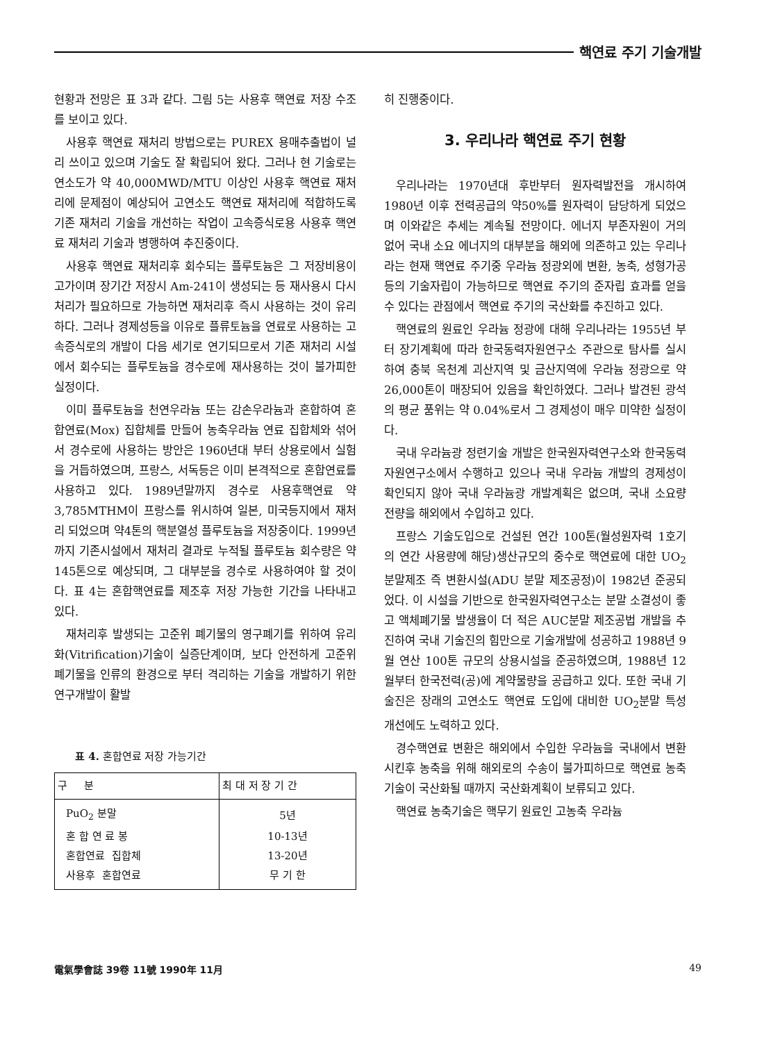핵연료 주기 기술개발
현황과 전망은 표 3과 같다. 그림 5는 사용후 핵연료 저장 수조를 보이고 있다.
사용후 핵연료 재처리 방법으로는 PUREX 용매추출법이 널리 쓰이고 있으며 기술도 잘 확립되어 왔다. 그러나 현 기술로는 연소도가 약 40,000MWD/MTU 이상인 사용후 핵연료 재처리에 문제점이 예상되어 고연소도 핵연료 재처리에 적합하도록 기존 재처리 기술을 개선하는 작업이 고속증식로용 사용후 핵연료 재처리 기술과 병행하여 추진중이다.
사용후 핵연료 재처리후 회수되는 플루토늄은 그 저장비용이 고가이며 장기간 저장시 Am-241이 생성되는 등 재사용시 다시 처리가 필요하므로 가능하면 재처리후 즉시 사용하는 것이 유리하다. 그러나 경제성등을 이유로 플류토늄을 연료로 사용하는 고속증식로의 개발이 다음 세기로 연기되므로서 기존 재처리 시설에서 회수되는 플루토늄을 경수로에 재사용하는 것이 불가피한 실정이다.
이미 플루토늄을 천연우라늄 또는 감손우라늄과 혼합하여 혼합연료(Mox) 집합체를 만들어 농축우라늄 연료 집합체와 섞어서 경수로에 사용하는 방안은 1960년대 부터 상용로에서 실험을 거듭하였으며, 프랑스, 서독등은 이미 본격적으로 혼합연료를 사용하고 있다. 1989년말까지 경수로 사용후핵연료 약 3,785MTHM이 프랑스를 위시하여 일본, 미국등지에서 재처리 되었으며 약4톤의 핵분열성 플루토늄을 저장중이다. 1999년 까지 기존시설에서 재처리 결과로 누적될 플루토늄 회수량은 약 145톤으로 예상되며, 그 대부분을 경수로 사용하여야 할 것이다. 표 4는 혼합핵연료를 제조후 저장 가능한 기간을 나타내고 있다.
재처리후 발생되는 고준위 폐기물의 영구폐기를 위하여 유리화(Vitrification)기술이 실증단계이며, 보다 안전하게 고준위 폐기물을 인류의 환경으로 부터 격리하는 기술을 개발하기 위한 연구개발이 활발
표 4. 혼합연료 저장 가능기간
| 구 분 | 최 대 저 장 기 간 |
| --- | --- |
| PuO<sub>2</sub> 분말 | 5년 |
| 혼 합 연 료 봉 | 10-13년 |
| 혼합연료 집합체 | 13-20년 |
| 사용후 혼합연료 | 무 기 한 |
히 진행중이다.
3. 우리나라 핵연료 주기 현황
우리나라는 1970년대 후반부터 원자력발전을 개시하여 1980년 이후 전력공급의 약50%를 원자력이 담당하게 되었으며 이와같은 추세는 계속될 전망이다. 에너지 부존자원이 거의 없어 국내 소요 에너지의 대부분을 해외에 의존하고 있는 우리나라는 현재 핵연료 주기중 우라늄 정광외에 변환, 농축, 성형가공 등의 기술자립이 가능하므로 핵연료 주기의 준자립 효과를 얻을 수 있다는 관점에서 핵연료 주기의 국산화를 추진하고 있다.
핵연료의 원료인 우라늄 정광에 대해 우리나라는 1955년 부터 장기계획에 따라 한국동력자원연구소 주관으로 탐사를 실시하여 충북 옥천계 괴산지역 및 금산지역에 우라늄 정광으로 약 26,000톤이 매장되어 있음을 확인하였다. 그러나 발견된 광석의 평균 품위는 약 0.04%로서 그 경제성이 매우 미약한 실정이다.
국내 우라늄광 정련기술 개발은 한국원자력연구소와 한국동력자원연구소에서 수행하고 있으나 국내 우라늄 개발의 경제성이 확인되지 않아 국내 우라늄광 개발계획은 없으며, 국내 소요량 전량을 해외에서 수입하고 있다.
프랑스 기술도입으로 건설된 연간 100톤(월성원자력 1호기의 연간 사용량에 해당)생산규모의 중수로 핵연료에 대한 UO<sub>2</sub>분말제조 즉 변환시설(ADU 분말 제조공정)이 1982년 준공되었다. 이 시설을 기반으로 한국원자력연구소는 분말 소결성이 좋고 액체폐기물 발생율이 더 적은 AUC분말 제조공법 개발을 추진하여 국내 기술진의 힘만으로 기술개발에 성공하고 1988년 9월 연산 100톤 규모의 상용시설을 준공하였으며, 1988년 12월부터 한국전력(공)에 계약물량을 공급하고 있다. 또한 국내 기술진은 장래의 고연소도 핵연료 도입에 대비한 UO<sub>2</sub>분말 특성 개선에도 노력하고 있다.
경수핵연료 변환은 해외에서 수입한 우라늄을 국내에서 변환시킨후 농축을 위해 해외로의 수송이 불가피하므로 핵연료 농축기술이 국산화될 때까지 국산화계획이 보류되고 있다.
핵연료 농축기술은 핵무기 원료인 고농축 우라늄
電氣學會誌 39卷 11號 1990年 11月 49